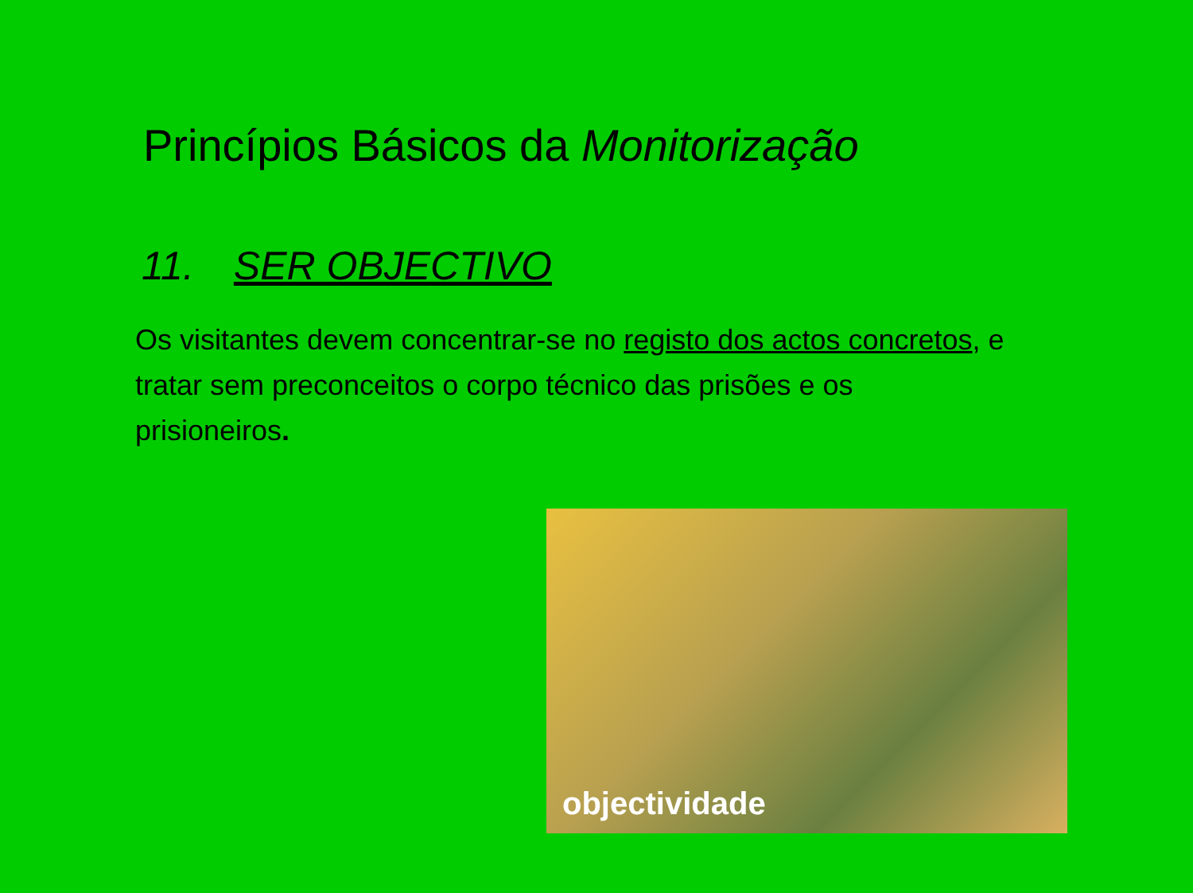Princípios Básicos da Monitorização
11. SER OBJECTIVO
Os visitantes devem concentrar-se no registo dos actos concretos, e tratar sem preconceitos o corpo técnico das prisões e os prisioneiros.
objectividade